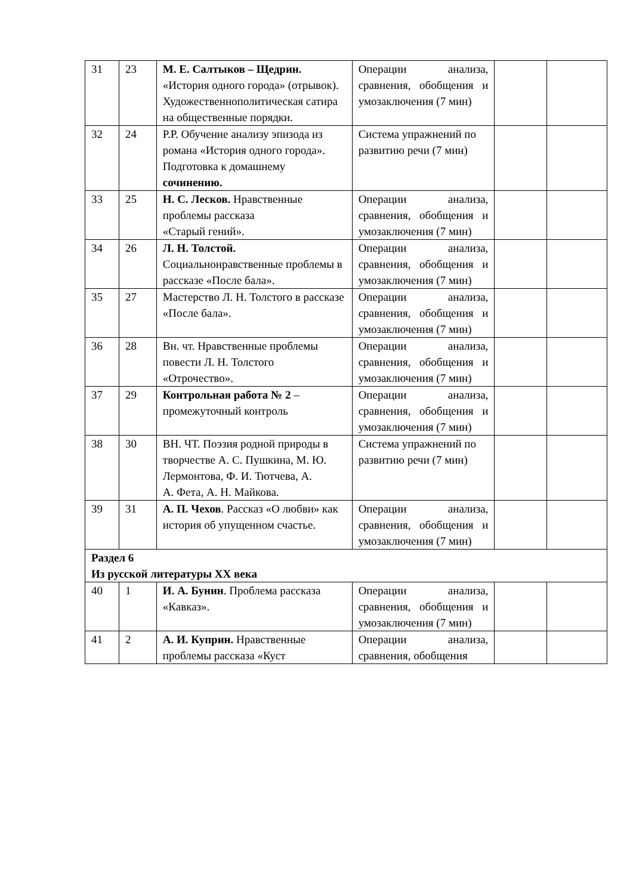| 31 | 23 | М. Е. Салтыков – Щедрин. «История одного города» (отрывок). Художественнополитическая сатира на общественные порядки. | Операции анализа, сравнения, обобщения и умозаключения (7 мин) | | |
| 32 | 24 | Р.Р. Обучение анализу эпизода из романа «История одного города». Подготовка к домашнему сочинению. | Система упражнений по развитию речи (7 мин) | | |
| 33 | 25 | Н. С. Лесков. Нравственные проблемы рассказа «Старый гений». | Операции анализа, сравнения, обобщения и умозаключения (7 мин) | | |
| 34 | 26 | Л. Н. Толстой. Социальнонравственные проблемы в рассказе «После бала». | Операции анализа, сравнения, обобщения и умозаключения (7 мин) | | |
| 35 | 27 | Мастерство Л. Н. Толстого в рассказе «После бала». | Операции анализа, сравнения, обобщения и умозаключения (7 мин) | | |
| 36 | 28 | Вн. чт. Нравственные проблемы повести Л. Н. Толстого «Отрочество». | Операции анализа, сравнения, обобщения и умозаключения (7 мин) | | |
| 37 | 29 | Контрольная работа № 2 – промежуточный контроль | Операции анализа, сравнения, обобщения и умозаключения (7 мин) | | |
| 38 | 30 | ВН. ЧТ. Поэзия родной природы в творчестве А. С. Пушкина, М. Ю. Лермонтова, Ф. И. Тютчева, А. А. Фета, А. Н. Майкова. | Система упражнений по развитию речи (7 мин) | | |
| 39 | 31 | А. П. Чехов . Рассказ «О любви» как история об упущенном счастье. | Операции анализа, сравнения, обобщения и умозаключения (7 мин) | | |
| Раздел 6 Из русской литературы XX века | | | | | |
| 40 | 1 | И. А. Бунин . Проблема рассказа «Кавказ». | Операции анализа, сравнения, обобщения и умозаключения (7 мин) | | |
| 41 | 2 | А. И. Куприн. Нравственные проблемы рассказа «Куст | Операции анализа, сравнения, обобщения | | |